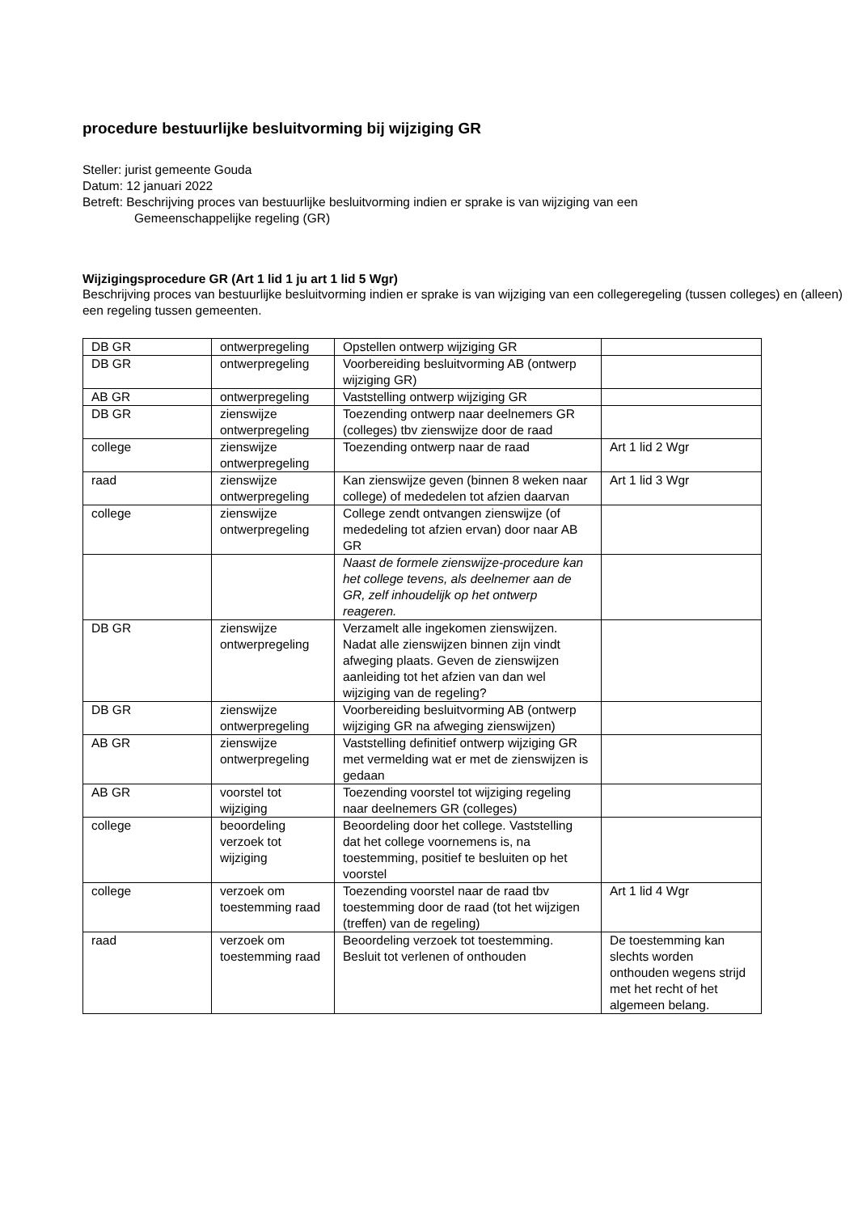procedure bestuurlijke besluitvorming bij wijziging GR
Steller: jurist gemeente Gouda
Datum: 12 januari 2022
Betreft: Beschrijving proces van bestuurlijke besluitvorming indien er sprake is van wijziging van een
Gemeenschappelijke regeling (GR)
Wijzigingsprocedure GR (Art 1 lid 1 ju art 1 lid 5 Wgr)
Beschrijving proces van bestuurlijke besluitvorming indien er sprake is van wijziging van een collegeregeling (tussen colleges) en (alleen) een regeling tussen gemeenten.
| DB GR | ontwerpregeling | Opstellen ontwerp wijziging GR | |
| DB GR | ontwerpregeling | Voorbereiding besluitvorming AB (ontwerp wijziging GR) | |
| AB GR | ontwerpregeling | Vaststelling ontwerp wijziging GR | |
| DB GR | zienswijze ontwerpregeling | Toezending ontwerp naar deelnemers GR (colleges) tbv zienswijze door de raad | |
| college | zienswijze ontwerpregeling | Toezending ontwerp naar de raad | Art 1 lid 2 Wgr |
| raad | zienswijze ontwerpregeling | Kan zienswijze geven (binnen 8 weken naar college) of mededelen tot afzien daarvan | Art 1 lid 3 Wgr |
| college | zienswijze ontwerpregeling | College zendt ontvangen zienswijze (of mededeling tot afzien ervan) door naar AB GR | |
| | | Naast de formele zienswijze-procedure kan het college tevens, als deelnemer aan de GR, zelf inhoudelijk op het ontwerp reageren. | |
| DB GR | zienswijze ontwerpregeling | Verzamelt alle ingekomen zienswijzen. Nadat alle zienswijzen binnen zijn vindt afweging plaats. Geven de zienswijzen aanleiding tot het afzien van dan wel wijziging van de regeling? | |
| DB GR | zienswijze ontwerpregeling | Voorbereiding besluitvorming AB (ontwerp wijziging GR na afweging zienswijzen) | |
| AB GR | zienswijze ontwerpregeling | Vaststelling definitief ontwerp wijziging GR met vermelding wat er met de zienswijzen is gedaan | |
| AB GR | voorstel tot wijziging | Toezending voorstel tot wijziging regeling naar deelnemers GR (colleges) | |
| college | beoordeling verzoek tot wijziging | Beoordeling door het college. Vaststelling dat het college voornemens is, na toestemming, positief te besluiten op het voorstel | |
| college | verzoek om toestemming raad | Toezending voorstel naar de raad tbv toestemming door de raad (tot het wijzigen (treffen) van de regeling) | Art 1 lid 4 Wgr |
| raad | verzoek om toestemming raad | Beoordeling verzoek tot toestemming. Besluit tot verlenen of onthouden | De toestemming kan slechts worden onthouden wegens strijd met het recht of het algemeen belang. |